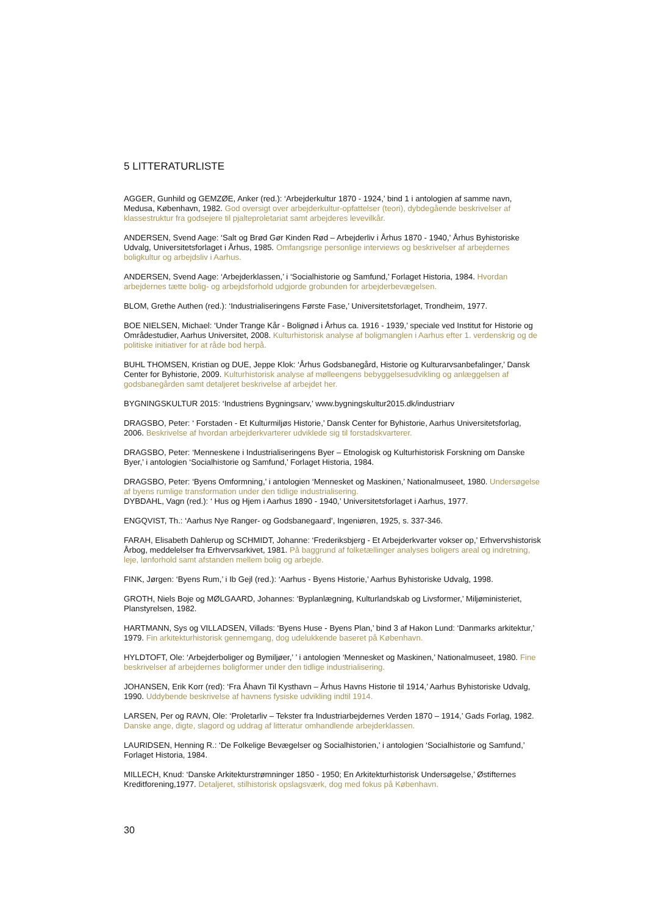5 LITTERATURLISTE
AGGER, Gunhild og GEMZØE, Anker (red.): ‘Arbejderkultur 1870 - 1924,’ bind 1 i antologien af samme navn, Medusa, København, 1982. God oversigt over arbejderkultur-opfattelser (teori), dybdegående beskrivelser af klassestruktur fra godsejere til pjalteproletariat samt arbejderes levevilkår.
ANDERSEN, Svend Aage: ‘Salt og Brød Gør Kinden Rød – Arbejderliv i Århus 1870 - 1940,’ Århus Byhistoriske Udvalg, Universitetsforlaget i Århus, 1985. Omfangsrige personlige interviews og beskrivelser af arbejdernes boligkultur og arbejdsliv i Aarhus.
ANDERSEN, Svend Aage: ‘Arbejderklassen,’ i ‘Socialhistorie og Samfund,’ Forlaget Historia, 1984. Hvordan arbejdernes tætte bolig- og arbejdsforhold udgjorde grobunden for arbejderbevægelsen.
BLOM, Grethe Authen (red.): ‘Industrialiseringens Første Fase,’ Universitetsforlaget, Trondheim, 1977.
BOE NIELSEN, Michael: ‘Under Trange Kår - Bolignød i Århus ca. 1916 - 1939,’ speciale ved Institut for Historie og Områdestudier, Aarhus Universitet, 2008. Kulturhistorisk analyse af boligmanglen i Aarhus efter 1. verdenskrig og de politiske initiativer for at råde bod herpå.
BUHL THOMSEN, Kristian og DUE, Jeppe Klok: ‘Århus Godsbanegård, Historie og Kulturarvsanbefalinger,’ Dansk Center for Byhistorie, 2009. Kulturhistorisk analyse af mølleengens bebyggelsesudvikling og anlæggelsen af godsbanegården samt detaljeret beskrivelse af arbejdet her.
BYGNINGSKULTUR 2015: ‘Industriens Bygningsarv,’ www.bygningskultur2015.dk/industriarv
DRAGSBO, Peter: ‘ Forstaden - Et Kulturmiljøs Historie,’ Dansk Center for Byhistorie, Aarhus Universitetsforlag, 2006. Beskrivelse af hvordan arbejderkvarterer udviklede sig til forstadskvarterer.
DRAGSBO, Peter: ‘Menneskene i Industrialiseringens Byer – Etnologisk og Kulturhistorisk Forskning om Danske Byer,’ i antologien ‘Socialhistorie og Samfund,’ Forlaget Historia, 1984.
DRAGSBO, Peter: ‘Byens Omformning,’ i antologien ‘Mennesket og Maskinen,’ Nationalmuseet, 1980. Undersøgelse af byens rumlige transformation under den tidlige industrialisering.
DYBDAHL, Vagn (red.): ‘ Hus og Hjem i Aarhus 1890 - 1940,’ Universitetsforlaget i Aarhus, 1977.
ENGQVIST, Th.: ‘Aarhus Nye Ranger- og Godsbanegaard’, Ingeniøren, 1925, s. 337-346.
FARAH, Elisabeth Dahlerup og SCHMIDT, Johanne: ‘Frederiksbjerg - Et Arbejderkvarter vokser op,’ Erhvervshistorisk Årbog, meddelelser fra Erhvervsarkivet, 1981. På baggrund af folketællinger analyses boligers areal og indretning, leje, lønforhold samt afstanden mellem bolig og arbejde.
FINK, Jørgen: ‘Byens Rum,’ i Ib Gejl (red.): ‘Aarhus - Byens Historie,’ Aarhus Byhistoriske Udvalg, 1998.
GROTH, Niels Boje og MØLGAARD, Johannes: ‘Byplanlægning, Kulturlandskab og Livsformer,’ Miljøministeriet, Planstyrelsen, 1982.
HARTMANN, Sys og VILLADSEN, Villads: ‘Byens Huse - Byens Plan,’ bind 3 af Hakon Lund: ‘Danmarks arkitektur,’ 1979. Fin arkitekturhistorisk gennemgang, dog udelukkende baseret på København.
HYLDTOFT, Ole: ‘Arbejderboliger og Bymiljøer,’ ’ i antologien ‘Mennesket og Maskinen,’ Nationalmuseet, 1980. Fine beskrivelser af arbejdernes boligformer under den tidlige industrialisering.
JOHANSEN, Erik Korr (red): ‘Fra Åhavn Til Kysthavn – Århus Havns Historie til 1914,’ Aarhus Byhistoriske Udvalg, 1990. Uddybende beskrivelse af havnens fysiske udvikling indtil 1914.
LARSEN, Per og RAVN, Ole: ‘Proletarliv – Tekster fra Industriarbejdernes Verden 1870 – 1914,’ Gads Forlag, 1982. Danske ange, digte, slagord og uddrag af litteratur omhandlende arbejderklassen.
LAURIDSEN, Henning R.: ‘De Folkelige Bevægelser og Socialhistorien,’ i antologien ‘Socialhistorie og Samfund,’ Forlaget Historia, 1984.
MILLECH, Knud: ‘Danske Arkitekturstrømninger 1850 - 1950; En Arkitekturhistorisk Undersøgelse,’ Østifternes Kreditforening,1977. Detaljeret, stilhistorisk opslagsværk, dog med fokus på København.
30